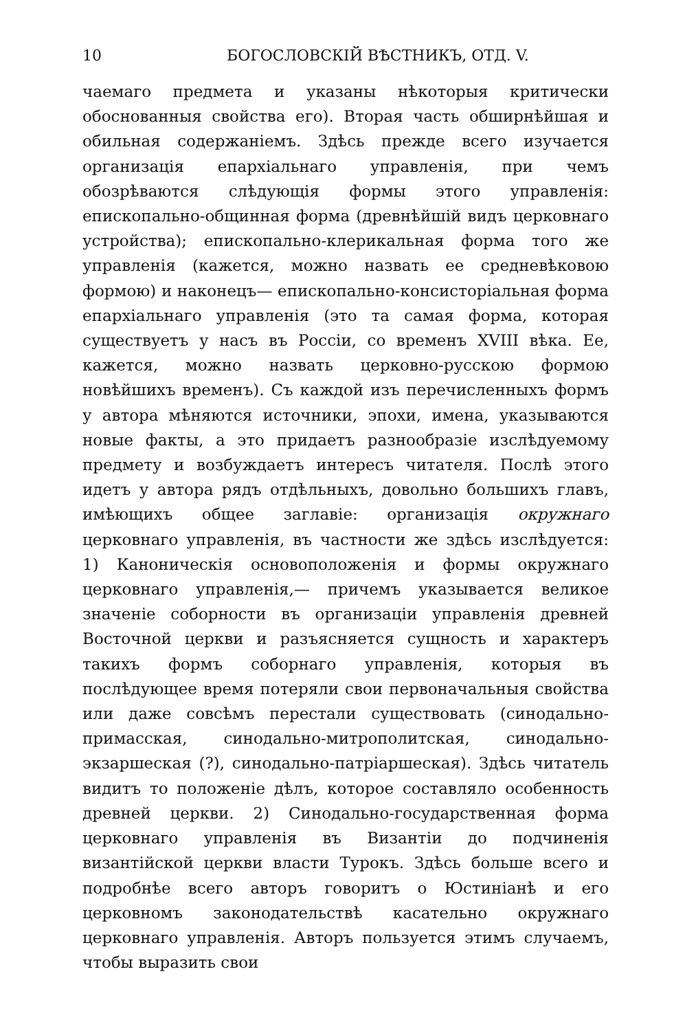10 БОГОСЛОВСКІЙ ВѢСТНИКЪ, ОТД. V.
чаемаго предмета и указаны нѣкоторыя критически обоснованныя свойства его). Вторая часть обширнѣйшая и обильная содержаніемъ. Здѣсь прежде всего изучается организація епархіальнаго управленія, при чемъ обозрѣваются слѣдующія формы этого управленія: епископально-общинная форма (древнѣйшій видъ церковнаго устройства); епископально-клерикальная форма того же управленія (кажется, можно назвать ее средневѣковою формою) и наконецъ— епископально-консисторіальная форма епархіальнаго управленія (это та самая форма, которая существуетъ у насъ въ Россіи, со временъ XVIII вѣка. Ее, кажется, можно назвать церковно-русскою формою новѣйшихъ временъ). Съ каждой изъ перечисленныхъ формъ у автора мѣняются источники, эпохи, имена, указываются новые факты, а это придаетъ разнообразіе изслѣдуемому предмету и возбуждаетъ интересъ читателя. Послѣ этого идетъ у автора рядъ отдѣльныхъ, довольно большихъ главъ, имѣющихъ общее заглавіе: организація окружнаго церковнаго управленія, въ частности же здѣсь изслѣдуется: 1) Каноническія основоположенія и формы окружнаго церковнаго управленія,— причемъ указывается великое значеніе соборности въ организаціи управленія древней Восточной церкви и разъясняется сущность и характеръ такихъ формъ соборнаго управленія, которыя въ послѣдующее время потеряли свои первоначальныя свойства или даже совсѣмъ перестали существовать (синодально-примасская, синодально-митрополитская, синодально-экзаршеская (?), синодально-патріаршеская). Здѣсь читатель видитъ то положеніе дѣлъ, которое составляло особенность древней церкви. 2) Синодально-государственная форма церковнаго управленія въ Византіи до подчиненія византійской церкви власти Турокъ. Здѣсь больше всего и подробнѣе всего авторъ говоритъ о Юстиніанѣ и его церковномъ законодательствѣ касательно окружнаго церковнаго управленія. Авторъ пользуется этимъ случаемъ, чтобы выразить свои